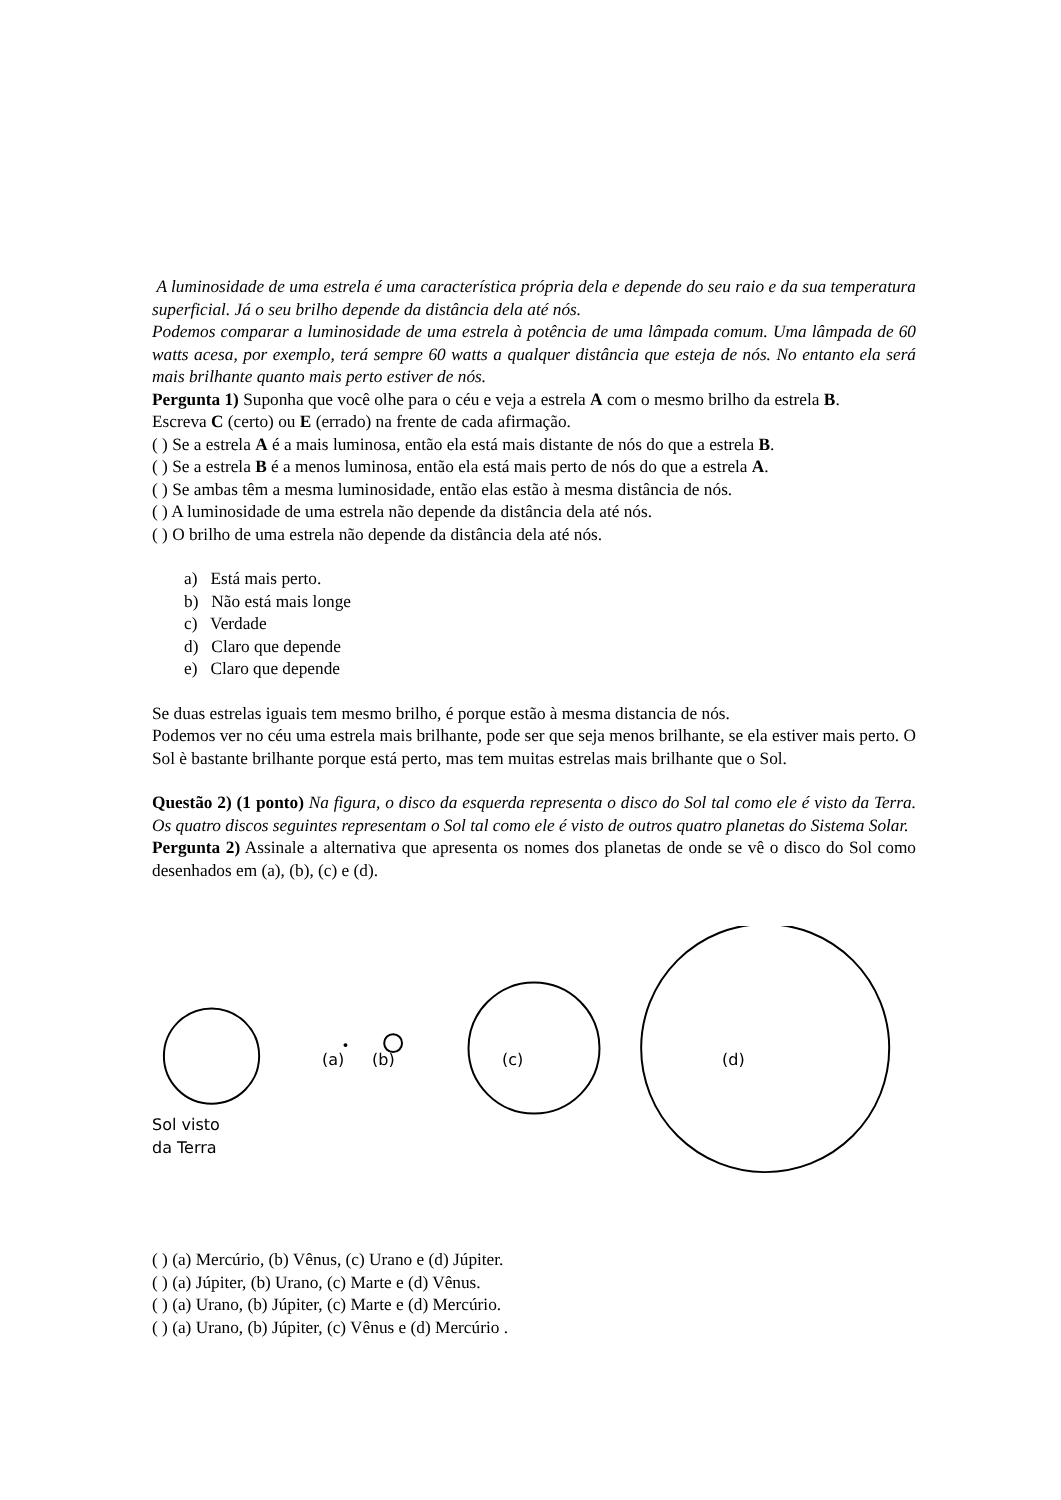A luminosidade de uma estrela é uma característica própria dela e depende do seu raio e da sua temperatura superficial. Já o seu brilho depende da distância dela até nós.
Podemos comparar a luminosidade de uma estrela à potência de uma lâmpada comum. Uma lâmpada de 60 watts acesa, por exemplo, terá sempre 60 watts a qualquer distância que esteja de nós. No entanto ela será mais brilhante quanto mais perto estiver de nós.
Pergunta 1) Suponha que você olhe para o céu e veja a estrela A com o mesmo brilho da estrela B.
Escreva C (certo) ou E (errado) na frente de cada afirmação.
( ) Se a estrela A é a mais luminosa, então ela está mais distante de nós do que a estrela B.
( ) Se a estrela B é a menos luminosa, então ela está mais perto de nós do que a estrela A.
( ) Se ambas têm a mesma luminosidade, então elas estão à mesma distância de nós.
( ) A luminosidade de uma estrela não depende da distância dela até nós.
( ) O brilho de uma estrela não depende da distância dela até nós.
a) Está mais perto.
b) Não está mais longe
c) Verdade
d) Claro que depende
e) Claro que depende
Se duas estrelas iguais tem mesmo brilho, é porque estão à mesma distancia de nós.
Podemos ver no céu uma estrela mais brilhante, pode ser que seja menos brilhante, se ela estiver mais perto. O Sol è bastante brilhante porque está perto, mas tem muitas estrelas mais brilhante que o Sol.
Questão 2) (1 ponto) Na figura, o disco da esquerda representa o disco do Sol tal como ele é visto da Terra. Os quatro discos seguintes representam o Sol tal como ele é visto de outros quatro planetas do Sistema Solar.
Pergunta 2) Assinale a alternativa que apresenta os nomes dos planetas de onde se vê o disco do Sol como desenhados em (a), (b), (c) e (d).
Sol visto
da Terra
(a) (b) (c) (d)
( ) (a) Mercúrio, (b) Vênus, (c) Urano e (d) Júpiter.
( ) (a) Júpiter, (b) Urano, (c) Marte e (d) Vênus.
( ) (a) Urano, (b) Júpiter, (c) Marte e (d) Mercúrio.
( ) (a) Urano, (b) Júpiter, (c) Vênus e (d) Mercúrio .